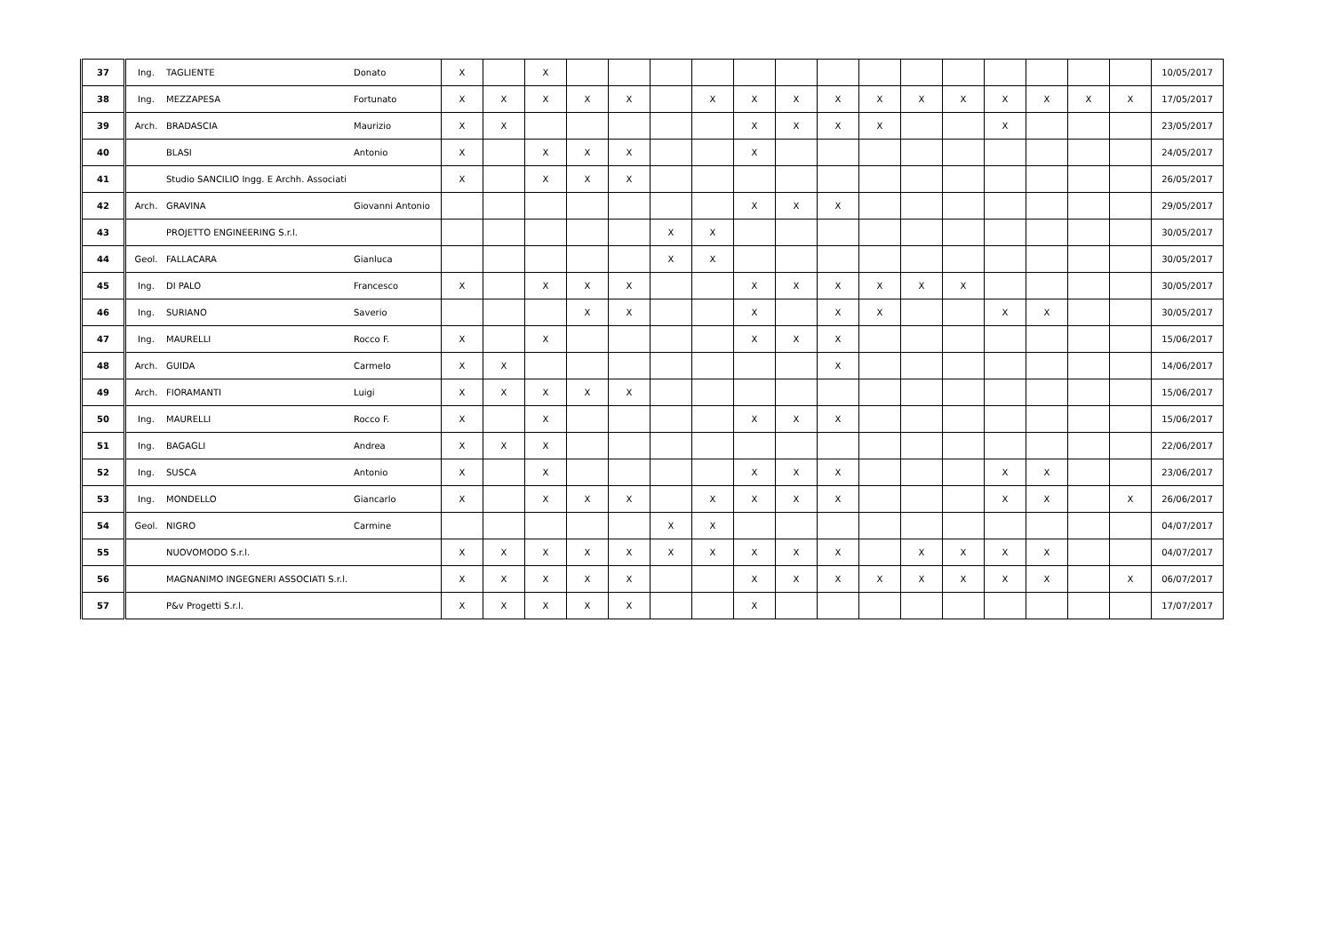| 37 | Ing. | TAGLIENTE | Donato | X | | X | | | | | | | | | | | | | | | 10/05/2017 |
| 38 | Ing. | MEZZAPESA | Fortunato | X | X | X | X | X | | X | X | X | X | X | X | X | X | X | X | X | 17/05/2017 |
| 39 | Arch. | BRADASCIA | Maurizio | X | X | | | | | | X | X | X | X | | | X | | | | 23/05/2017 |
| 40 | | BLASI | Antonio | X | | X | X | X | | | X | | | | | | | | | | 24/05/2017 |
| 41 | | Studio SANCILIO Ingg. E Archh. Associati | | X | | X | X | X | | | | | | | | | | | | | 26/05/2017 |
| 42 | Arch. | GRAVINA | Giovanni Antonio | | | | | | | | X | X | X | | | | | | | | 29/05/2017 |
| 43 | | PROJETTO ENGINEERING S.r.l. | | | | | | | X | X | | | | | | | | | | | 30/05/2017 |
| 44 | Geol. | FALLACARA | Gianluca | | | | | | X | X | | | | | | | | | | | 30/05/2017 |
| 45 | Ing. | DI PALO | Francesco | X | | X | X | X | | | X | X | X | X | X | X | | | | | 30/05/2017 |
| 46 | Ing. | SURIANO | Saverio | | | | X | X | | | X | | X | X | | | X | X | | | 30/05/2017 |
| 47 | Ing. | MAURELLI | Rocco F. | X | | X | | | | | X | X | X | | | | | | | | 15/06/2017 |
| 48 | Arch. | GUIDA | Carmelo | X | X | | | | | | | | X | | | | | | | | 14/06/2017 |
| 49 | Arch. | FIORAMANTI | Luigi | X | X | X | X | X | | | | | | | | | | | | | 15/06/2017 |
| 50 | Ing. | MAURELLI | Rocco F. | X | | X | | | | | X | X | X | | | | | | | | 15/06/2017 |
| 51 | Ing. | BAGAGLI | Andrea | X | X | X | | | | | | | | | | | | | | | 22/06/2017 |
| 52 | Ing. | SUSCA | Antonio | X | | X | | | | | X | X | X | | | | X | X | | | 23/06/2017 |
| 53 | Ing. | MONDELLO | Giancarlo | X | | X | X | X | | X | X | X | X | | | | X | X | | X | 26/06/2017 |
| 54 | Geol. | NIGRO | Carmine | | | | | | X | X | | | | | | | | | | | 04/07/2017 |
| 55 | | NUOVOMODO S.r.l. | | X | X | X | X | X | X | X | X | X | X | | X | X | X | X | | | 04/07/2017 |
| 56 | | MAGNANIMO INGEGNERI ASSOCIATI S.r.l. | | X | X | X | X | X | | | X | X | X | X | X | X | X | X | | X | 06/07/2017 |
| 57 | | P&v Progetti S.r.l. | | X | X | X | X | X | | | X | | | | | | | | | | 17/07/2017 |